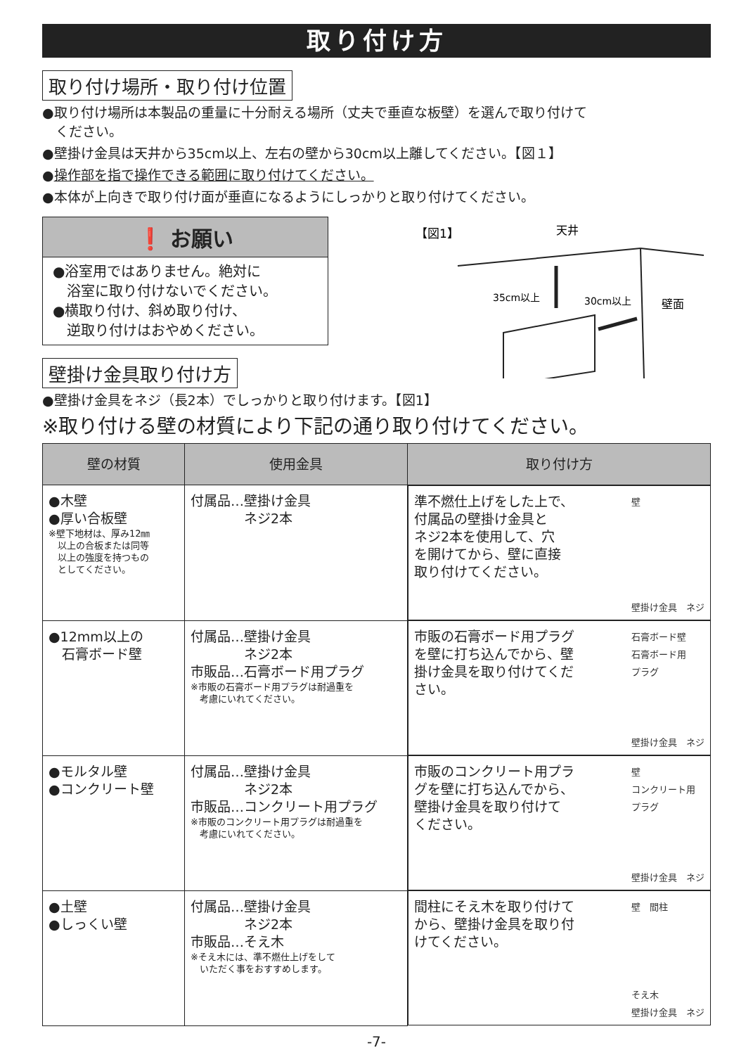取り付け方
取り付け場所・取り付け位置
●取り付け場所は本製品の重量に十分耐える場所（丈夫で垂直な板壁）を選んで取り付けて
　ください。
●壁掛け金具は天井から35cm以上、左右の壁から30cm以上離してください。【図１】
●操作部を指で操作できる範囲に取り付けてください。
●本体が上向きで取り付け面が垂直になるようにしっかりと取り付けてください。
❗ お願い
●浴室用ではありません。絶対に
　浴室に取り付けないでください。
●横取り付け、斜め取り付け、
　逆取り付けはおやめください。
壁掛け金具取り付け方
【図1】
天井
35cm以上
30cm以上
壁面
●壁掛け金具をネジ（長2本）でしっかりと取り付けます。【図1】
※取り付ける壁の材質により下記の通り取り付けてください。
| 壁の材質 | 使用金具 | 取り付け方 |
| --- | --- | --- |
| ●木壁 ●厚い合板壁 ※壁下地材は、厚み12㎜ 以上の合板または同等 以上の強度を持つもの としてください。 | 付属品…壁掛け金具 ネジ2本 | 準不燃仕上げをした上で、 付属品の壁掛け金具と ネジ2本を使用して、穴 を開けてから、壁に直接 取り付けてください。 壁 壁掛け金具 ネジ |
| ●12mm以上の 石膏ボード壁 | 付属品…壁掛け金具 ネジ2本 市販品…石膏ボード用プラグ ※市販の石膏ボード用プラグは耐過重を 考慮にいれてください。 | 市販の石膏ボード用プラグ を壁に打ち込んでから、壁 掛け金具を取り付けてくだ さい。 石膏ボード壁 石膏ボード用 プラグ 壁掛け金具 ネジ |
| ●モルタル壁 ●コンクリート壁 | 付属品…壁掛け金具 ネジ2本 市販品…コンクリート用プラグ ※市販のコンクリート用プラグは耐過重を 考慮にいれてください。 | 市販のコンクリート用プラ グを壁に打ち込んでから、 壁掛け金具を取り付けて ください。 壁 コンクリート用 プラグ 壁掛け金具 ネジ |
| ●土壁 ●しっくい壁 | 付属品…壁掛け金具 ネジ2本 市販品…そえ木 ※そえ木には、準不燃仕上げをして いただく事をおすすめします。 | 間柱にそえ木を取り付けて から、壁掛け金具を取り付 けてください。 壁 間柱 そえ木 壁掛け金具 ネジ |
-7-